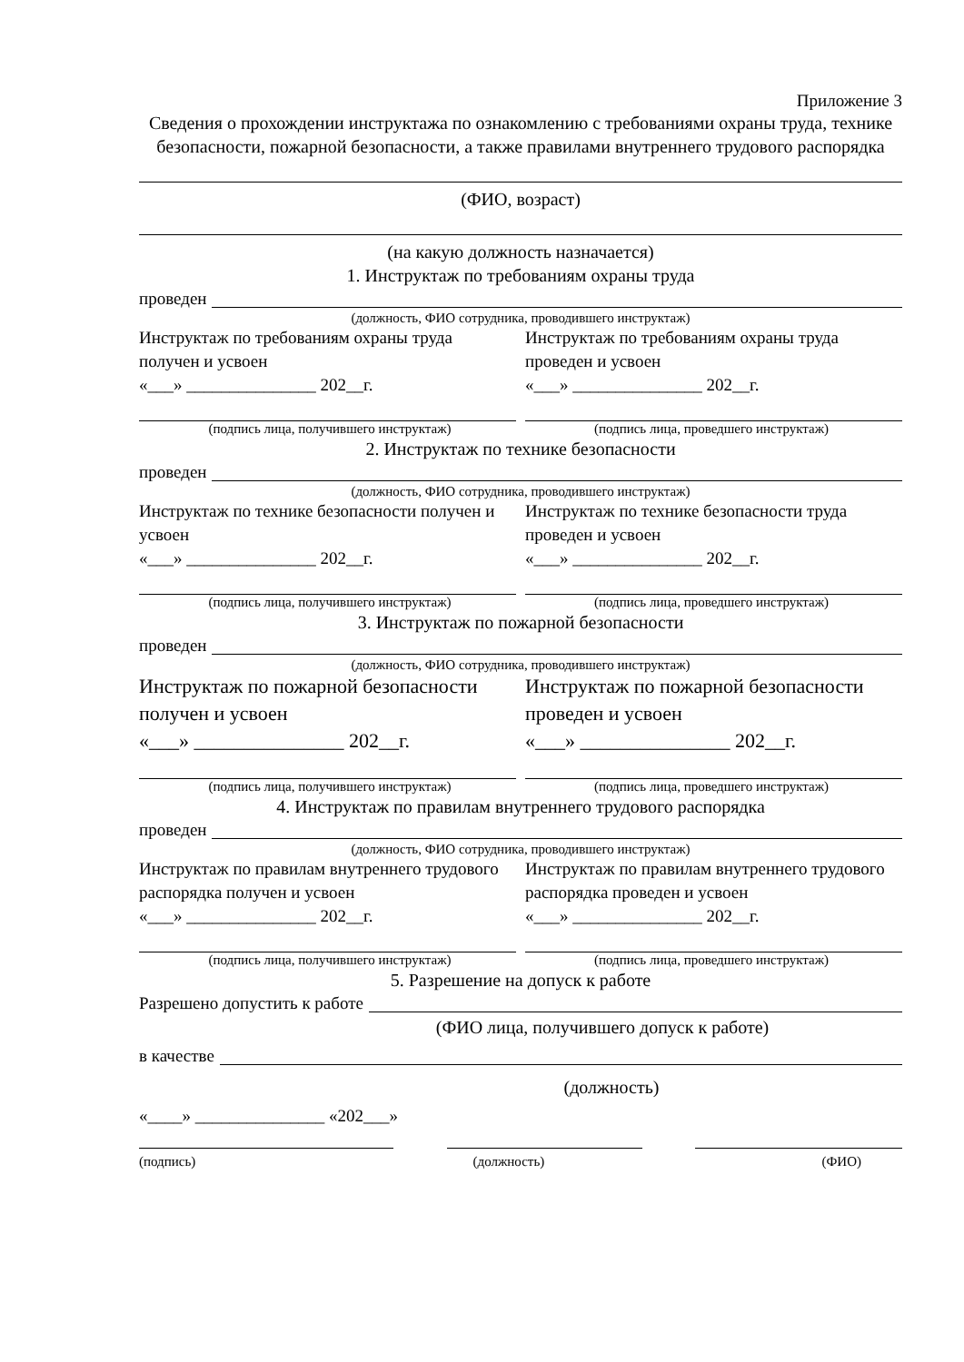Приложение 3
Сведения о прохождении инструктажа по ознакомлению с требованиями охраны труда, технике безопасности, пожарной безопасности, а также правилами внутреннего трудового распорядка
(ФИО, возраст)
(на какую должность назначается)
1. Инструктаж по требованиям охраны труда
проведен
(должность, ФИО сотрудника, проводившего инструктаж)
Инструктаж по требованиям охраны труда получен и усвоен
«___» _______________ 202__г.
Инструктаж по требованиям охраны труда проведен и усвоен
«___» _______________ 202__г.
(подпись лица, получившего инструктаж) (подпись лица, проведшего инструктаж)
2. Инструктаж по технике безопасности
проведен
(должность, ФИО сотрудника, проводившего инструктаж)
Инструктаж по технике безопасности получен и усвоен
«___» _______________ 202__г.
Инструктаж по технике безопасности труда проведен и усвоен
«___» _______________ 202__г.
(подпись лица, получившего инструктаж) (подпись лица, проведшего инструктаж)
3. Инструктаж по пожарной безопасности
проведен
(должность, ФИО сотрудника, проводившего инструктаж)
Инструктаж по пожарной безопасности получен и усвоен
«___» _______________ 202__г.
Инструктаж по пожарной безопасности проведен и усвоен
«___» _______________ 202__г.
(подпись лица, получившего инструктаж) (подпись лица, проведшего инструктаж)
4. Инструктаж по правилам внутреннего трудового распорядка
проведен
(должность, ФИО сотрудника, проводившего инструктаж)
Инструктаж по правилам внутреннего трудового распорядка получен и усвоен
«___» _______________ 202__г.
Инструктаж по правилам внутреннего трудового распорядка проведен и усвоен
«___» _______________ 202__г.
(подпись лица, получившего инструктаж) (подпись лица, проведшего инструктаж)
5. Разрешение на допуск к работе
Разрешено допустить к работе
(ФИО лица, получившего допуск к работе)
в качестве
(должность)
«____» _______________ «202___»
(подпись) (должность) (ФИО)